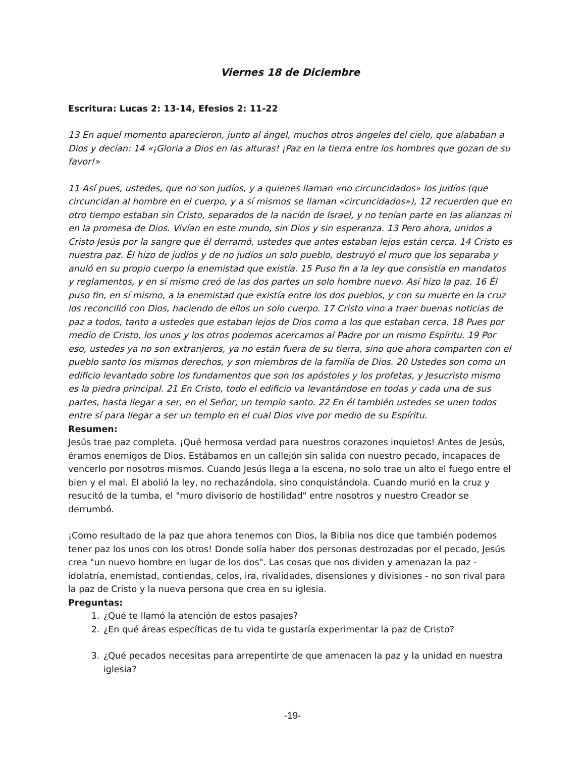Viernes 18 de Diciembre
Escritura: Lucas 2: 13-14, Efesios 2: 11-22
13 En aquel momento aparecieron, junto al ángel, muchos otros ángeles del cielo, que alababan a Dios y decían: 14 «¡Gloria a Dios en las alturas! ¡Paz en la tierra entre los hombres que gozan de su favor!»
11 Así pues, ustedes, que no son judíos, y a quienes llaman «no circuncidados» los judíos (que circuncidan al hombre en el cuerpo, y a sí mismos se llaman «circuncidados»), 12 recuerden que en otro tiempo estaban sin Cristo, separados de la nación de Israel, y no tenían parte en las alianzas ni en la promesa de Dios. Vivían en este mundo, sin Dios y sin esperanza. 13 Pero ahora, unidos a Cristo Jesús por la sangre que él derramó, ustedes que antes estaban lejos están cerca. 14 Cristo es nuestra paz. Él hizo de judíos y de no judíos un solo pueblo, destruyó el muro que los separaba y anuló en su propio cuerpo la enemistad que existía. 15 Puso fin a la ley que consistía en mandatos y reglamentos, y en sí mismo creó de las dos partes un solo hombre nuevo. Así hizo la paz. 16 Él puso fin, en sí mismo, a la enemistad que existía entre los dos pueblos, y con su muerte en la cruz los reconcilió con Dios, haciendo de ellos un solo cuerpo. 17 Cristo vino a traer buenas noticias de paz a todos, tanto a ustedes que estaban lejos de Dios como a los que estaban cerca. 18 Pues por medio de Cristo, los unos y los otros podemos acercarnos al Padre por un mismo Espíritu. 19 Por eso, ustedes ya no son extranjeros, ya no están fuera de su tierra, sino que ahora comparten con el pueblo santo los mismos derechos, y son miembros de la familia de Dios. 20 Ustedes son como un edificio levantado sobre los fundamentos que son los apóstoles y los profetas, y Jesucristo mismo es la piedra principal. 21 En Cristo, todo el edificio va levantándose en todas y cada una de sus partes, hasta llegar a ser, en el Señor, un templo santo. 22 En él también ustedes se unen todos entre sí para llegar a ser un templo en el cual Dios vive por medio de su Espíritu.
Resumen:
Jesús trae paz completa. ¡Qué hermosa verdad para nuestros corazones inquietos! Antes de Jesús, éramos enemigos de Dios. Estábamos en un callejón sin salida con nuestro pecado, incapaces de vencerlo por nosotros mismos. Cuando Jesús llega a la escena, no solo trae un alto el fuego entre el bien y el mal. Él abolió la ley, no rechazándola, sino conquistándola. Cuando murió en la cruz y resucitó de la tumba, el "muro divisorio de hostilidad" entre nosotros y nuestro Creador se derrumbó.
¡Como resultado de la paz que ahora tenemos con Dios, la Biblia nos dice que también podemos tener paz los unos con los otros! Donde solía haber dos personas destrozadas por el pecado, Jesús crea "un nuevo hombre en lugar de los dos". Las cosas que nos dividen y amenazan la paz - idolatría, enemistad, contiendas, celos, ira, rivalidades, disensiones y divisiones - no son rival para la paz de Cristo y la nueva persona que crea en su iglesia.
Preguntas:
1. ¿Qué te llamó la atención de estos pasajes?
2. ¿En qué áreas específicas de tu vida te gustaría experimentar la paz de Cristo?
3. ¿Qué pecados necesitas para arrepentirte de que amenacen la paz y la unidad en nuestra iglesia?
-19-